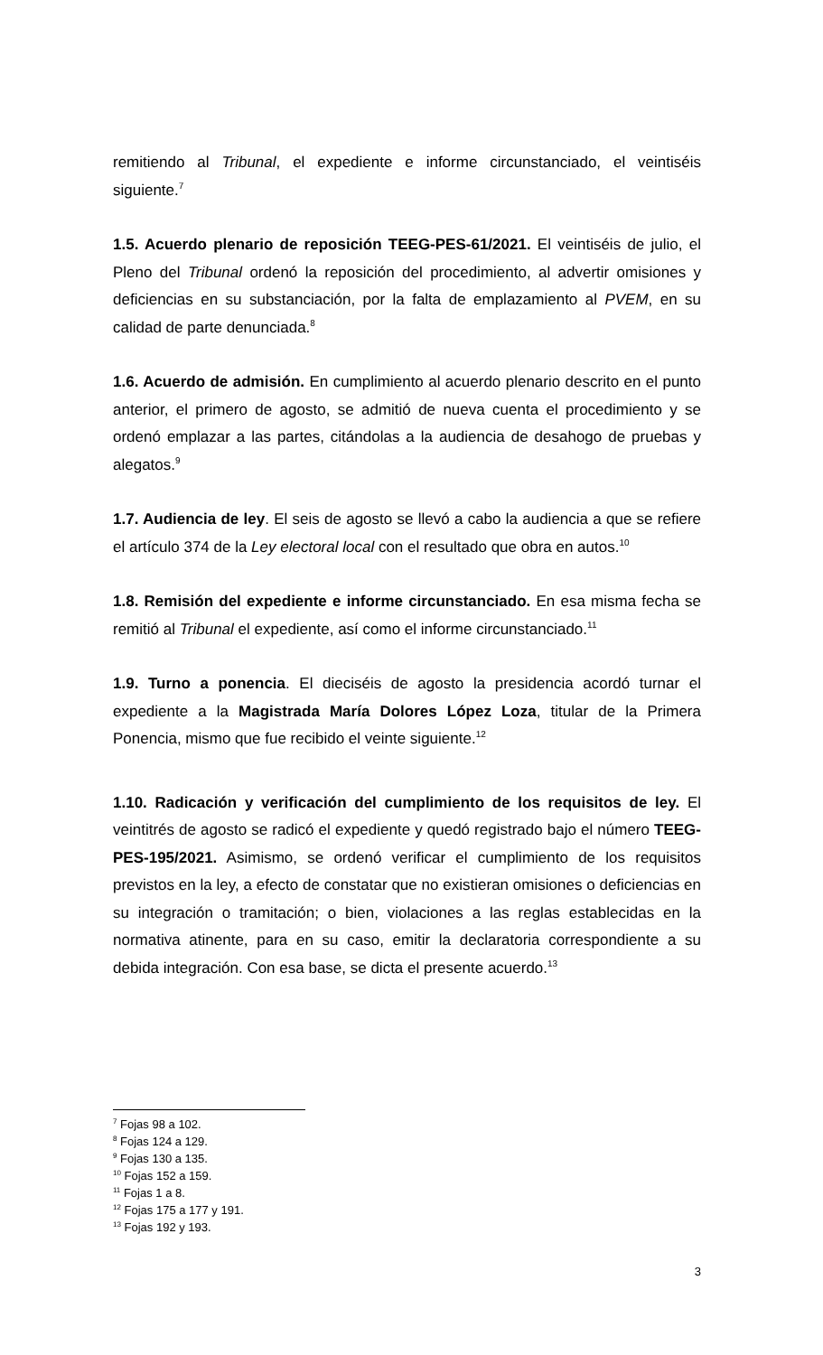remitiendo al Tribunal, el expediente e informe circunstanciado, el veintiséis siguiente.<sup>7</sup>
1.5. Acuerdo plenario de reposición TEEG-PES-61/2021. El veintiséis de julio, el Pleno del Tribunal ordenó la reposición del procedimiento, al advertir omisiones y deficiencias en su substanciación, por la falta de emplazamiento al PVEM, en su calidad de parte denunciada.<sup>8</sup>
1.6. Acuerdo de admisión. En cumplimiento al acuerdo plenario descrito en el punto anterior, el primero de agosto, se admitió de nueva cuenta el procedimiento y se ordenó emplazar a las partes, citándolas a la audiencia de desahogo de pruebas y alegatos.<sup>9</sup>
1.7. Audiencia de ley. El seis de agosto se llevó a cabo la audiencia a que se refiere el artículo 374 de la Ley electoral local con el resultado que obra en autos.<sup>10</sup>
1.8. Remisión del expediente e informe circunstanciado. En esa misma fecha se remitió al Tribunal el expediente, así como el informe circunstanciado.<sup>11</sup>
1.9. Turno a ponencia. El dieciséis de agosto la presidencia acordó turnar el expediente a la Magistrada María Dolores López Loza, titular de la Primera Ponencia, mismo que fue recibido el veinte siguiente.<sup>12</sup>
1.10. Radicación y verificación del cumplimiento de los requisitos de ley. El veintitrés de agosto se radicó el expediente y quedó registrado bajo el número TEEG-PES-195/2021. Asimismo, se ordenó verificar el cumplimiento de los requisitos previstos en la ley, a efecto de constatar que no existieran omisiones o deficiencias en su integración o tramitación; o bien, violaciones a las reglas establecidas en la normativa atinente, para en su caso, emitir la declaratoria correspondiente a su debida integración. Con esa base, se dicta el presente acuerdo.<sup>13</sup>
<sup>7</sup> Fojas 98 a 102.
<sup>8</sup> Fojas 124 a 129.
<sup>9</sup> Fojas 130 a 135.
<sup>10</sup> Fojas 152 a 159.
<sup>11</sup> Fojas 1 a 8.
<sup>12</sup> Fojas 175 a 177 y 191.
<sup>13</sup> Fojas 192 y 193.
3